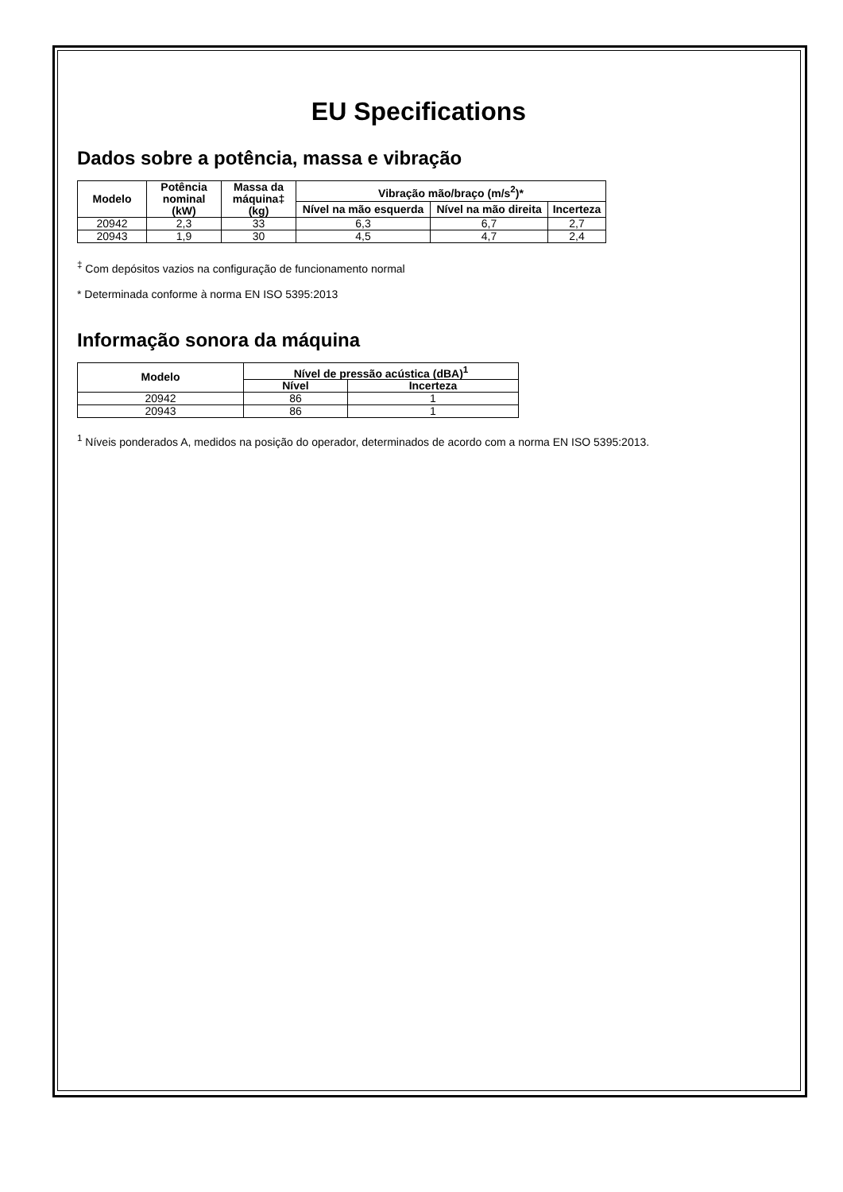EU Specifications
Dados sobre a potência, massa e vibração
| Modelo | Potência nominal (kW) | Massa da máquina‡ (kg) | Vibração mão/braço (m/s<sup>2</sup>)* | | |
| --- | --- | --- | --- | --- | --- |
| | | | Nível na mão esquerda | Nível na mão direita | Incerteza |
| 20942 | 2,3 | 33 | 6,3 | 6,7 | 2,7 |
| 20943 | 1,9 | 30 | 4,5 | 4,7 | 2,4 |
<sup>‡</sup> Com depósitos vazios na configuração de funcionamento normal
* Determinada conforme à norma EN ISO 5395:2013
Informação sonora da máquina
| Modelo | Nível de pressão acústica (dBA)<sup>1</sup> | |
| --- | --- | --- |
| | Nível | Incerteza |
| 20942 | 86 | 1 |
| 20943 | 86 | 1 |
<sup>1</sup> Níveis ponderados A, medidos na posição do operador, determinados de acordo com a norma EN ISO 5395:2013.